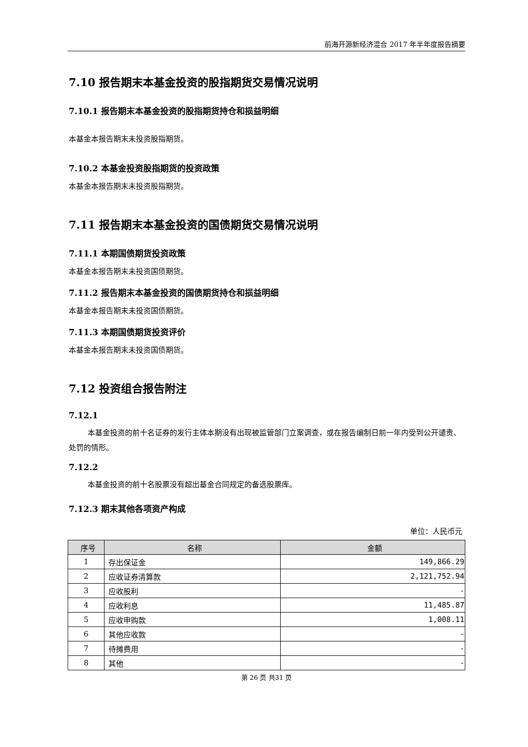前海开源新经济混合 2017 年半年度报告摘要
7.10 报告期末本基金投资的股指期货交易情况说明
7.10.1 报告期末本基金投资的股指期货持仓和损益明细
本基金本报告期末未投资股指期货。
7.10.2 本基金投资股指期货的投资政策
本基金本报告期末未投资股指期货。
7.11 报告期末本基金投资的国债期货交易情况说明
7.11.1 本期国债期货投资政策
本基金本报告期末未投资国债期货。
7.11.2 报告期末本基金投资的国债期货持仓和损益明细
本基金本报告期末未投资国债期货。
7.11.3 本期国债期货投资评价
本基金本报告期末未投资国债期货。
7.12 投资组合报告附注
7.12.1
本基金投资的前十名证券的发行主体本期没有出现被监管部门立案调查，或在报告编制日前一年内受到公开谴责、处罚的情形。
7.12.2
本基金投资的前十名股票没有超出基金合同规定的备选股票库。
7.12.3 期末其他各项资产构成
单位：人民币元
| 序号 | 名称 | 金额 |
| --- | --- | --- |
| 1 | 存出保证金 | 149,866.29 |
| 2 | 应收证券清算款 | 2,121,752.94 |
| 3 | 应收股利 | - |
| 4 | 应收利息 | 11,485.87 |
| 5 | 应收申购款 | 1,008.11 |
| 6 | 其他应收款 | - |
| 7 | 待摊费用 | - |
| 8 | 其他 | - |
第 26 页 共31 页